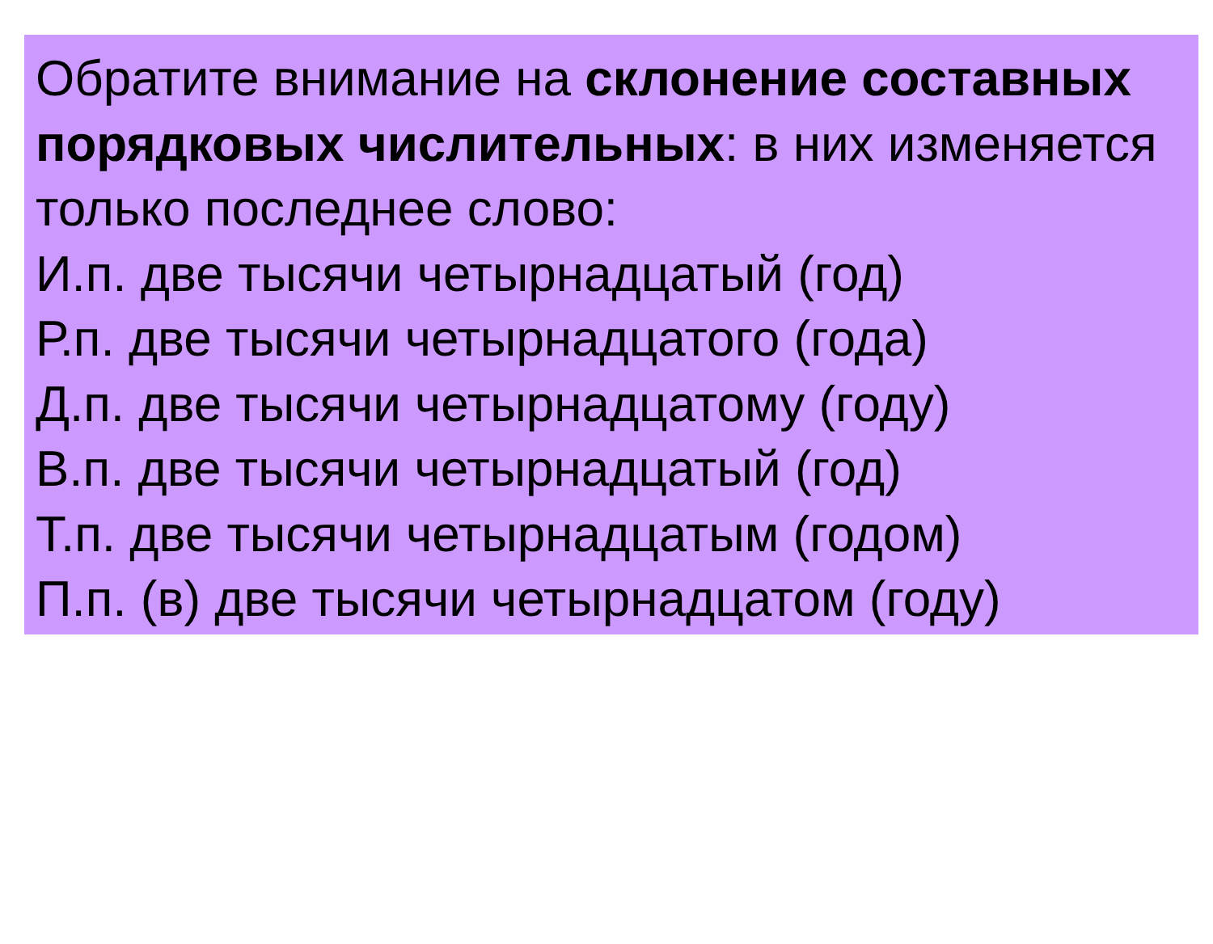Обратите внимание на склонение составных порядковых числительных: в них изменяется только последнее слово:
И.п. две тысячи четырнадцатый (год)
Р.п. две тысячи четырнадцатого (года)
Д.п. две тысячи четырнадцатому (году)
В.п. две тысячи четырнадцатый (год)
Т.п. две тысячи четырнадцатым (годом)
П.п. (в) две тысячи четырнадцатом (году)